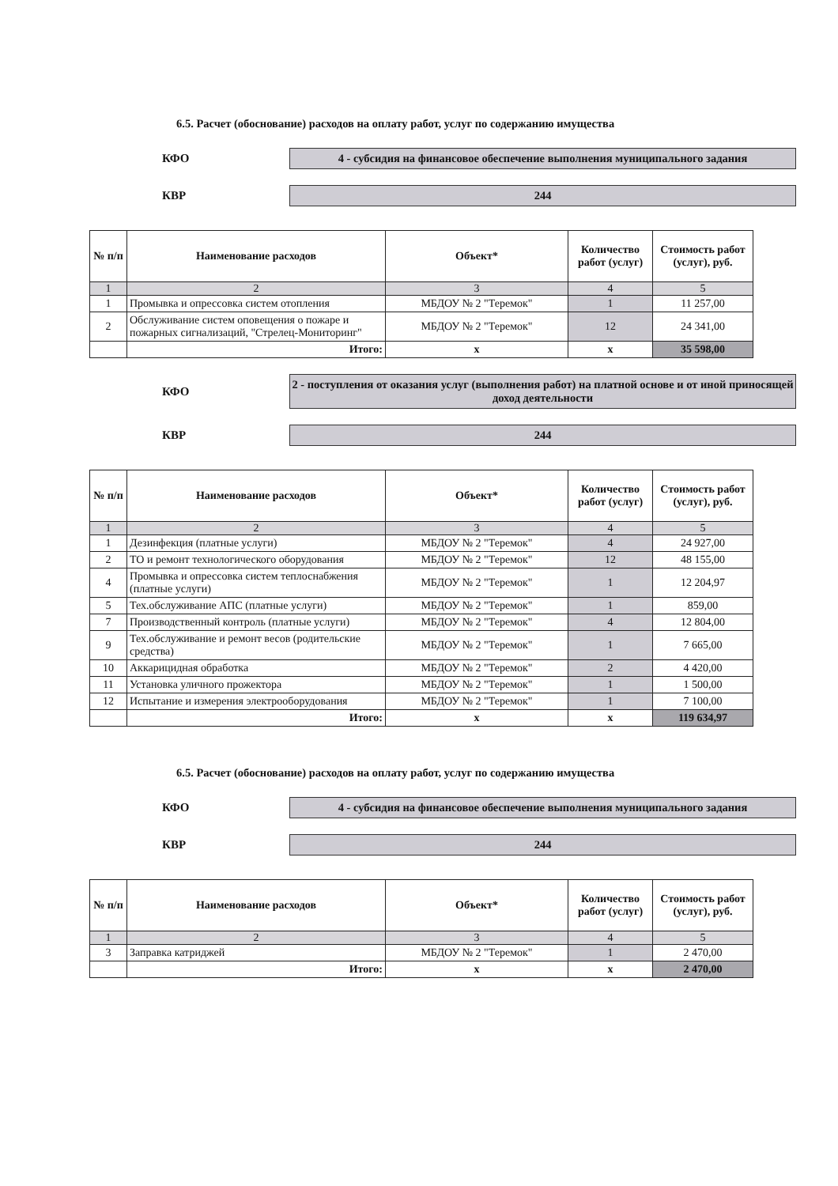6.5. Расчет (обоснование) расходов на оплату работ, услуг по содержанию имущества
КФО
4 - субсидия на финансовое обеспечение выполнения муниципального задания
КВР
244
| № п/п | Наименование расходов | Объект* | Количество работ (услуг) | Стоимость работ (услуг), руб. |
| --- | --- | --- | --- | --- |
| 1 | 2 | 3 | 4 | 5 |
| 1 | Промывка и опрессовка систем отопления | МБДОУ № 2 "Теремок" | 1 | 11 257,00 |
| 2 | Обслуживание систем оповещения о пожаре и пожарных сигнализаций, "Стрелец-Мониторинг" | МБДОУ № 2 "Теремок" | 12 | 24 341,00 |
| | Итого: | х | х | 35 598,00 |
КФО
2 - поступления от оказания услуг (выполнения работ) на платной основе и от иной приносящей доход деятельности
КВР
244
| № п/п | Наименование расходов | Объект* | Количество работ (услуг) | Стоимость работ (услуг), руб. |
| --- | --- | --- | --- | --- |
| 1 | 2 | 3 | 4 | 5 |
| 1 | Дезинфекция (платные услуги) | МБДОУ № 2 "Теремок" | 4 | 24 927,00 |
| 2 | ТО и ремонт технологического оборудования | МБДОУ № 2 "Теремок" | 12 | 48 155,00 |
| 4 | Промывка и опрессовка систем теплоснабжения (платные услуги) | МБДОУ № 2 "Теремок" | 1 | 12 204,97 |
| 5 | Тех.обслуживание АПС (платные услуги) | МБДОУ № 2 "Теремок" | 1 | 859,00 |
| 7 | Производственный контроль (платные услуги) | МБДОУ № 2 "Теремок" | 4 | 12 804,00 |
| 9 | Тех.обслуживание и ремонт весов (родительские средства) | МБДОУ № 2 "Теремок" | 1 | 7 665,00 |
| 10 | Аккарицидная обработка | МБДОУ № 2 "Теремок" | 2 | 4 420,00 |
| 11 | Установка уличного прожектора | МБДОУ № 2 "Теремок" | 1 | 1 500,00 |
| 12 | Испытание и измерения электрооборудования | МБДОУ № 2 "Теремок" | 1 | 7 100,00 |
| | Итого: | х | х | 119 634,97 |
6.5. Расчет (обоснование) расходов на оплату работ, услуг по содержанию имущества
КФО
4 - субсидия на финансовое обеспечение выполнения муниципального задания
КВР
244
| № п/п | Наименование расходов | Объект* | Количество работ (услуг) | Стоимость работ (услуг), руб. |
| --- | --- | --- | --- | --- |
| 1 | 2 | 3 | 4 | 5 |
| 3 | Заправка катриджей | МБДОУ № 2 "Теремок" | 1 | 2 470,00 |
| | Итого: | х | х | 2 470,00 |